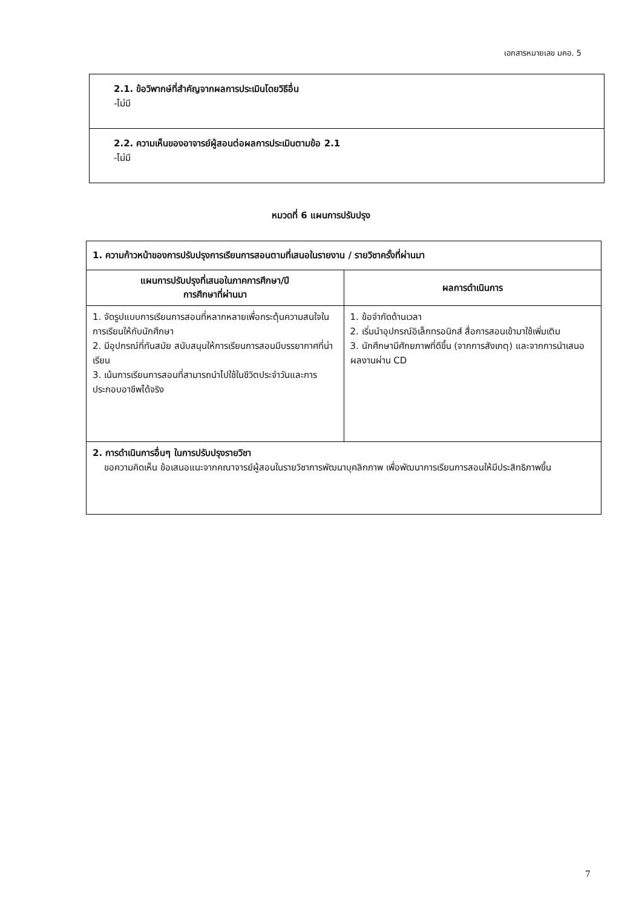เอกสารหมายเลข มคอ. 5
| 2.1. ข้อวิพากษ์ที่สำคัญจากผลการประเมินโดยวิธีอื่น -ไม่มี |
| 2.2. ความเห็นของอาจารย์ผู้สอนต่อผลการประเมินตามข้อ 2.1 -ไม่มี |
หมวดที่ 6 แผนการปรับปรุง
| 1. ความก้าวหน้าของการปรับปรุงการเรียนการสอนตามที่เสนอในรายงาน / รายวิชาครั้งที่ผ่านมา | |
| --- | --- |
| แผนการปรับปรุงที่เสนอในภาคการศึกษา/ปี การศึกษาที่ผ่านมา | ผลการดำเนินการ |
| 1. จัดรูปแบบการเรียนการสอนที่หลากหลายเพื่อกระตุ้นความสนใจในการเรียนให้กับนักศึกษา 2. มีอุปกรณ์ที่ทันสมัย สนับสนุนให้การเรียนการสอนมีบรรยากาศที่น่าเรียน 3. เน้นการเรียนการสอนที่สามารถนำไปใช้ในชีวิตประจำวันและการประกอบอาชีพได้จริง | 1. ข้อจำกัดด้านเวลา 2. เริ่มนำอุปกรณ์อิเล็กทรอนิกส์ สื่อการสอนเข้ามาใช้เพิ่มเติม 3. นักศึกษามีศักยภาพที่ดีขึ้น (จากการสังเกตุ) และจากการนำเสนอผลงานผ่าน CD |
| 2. การดำเนินการอื่นๆ ในการปรับปรุงรายวิชา ขอความคิดเห็น ข้อเสนอแนะจากคณาจารย์ผู้สอนในรายวิชาการพัฒนาบุคลิกภาพ เพื่อพัฒนาการเรียนการสอนให้มีประสิทธิภาพขึ้น | |
7